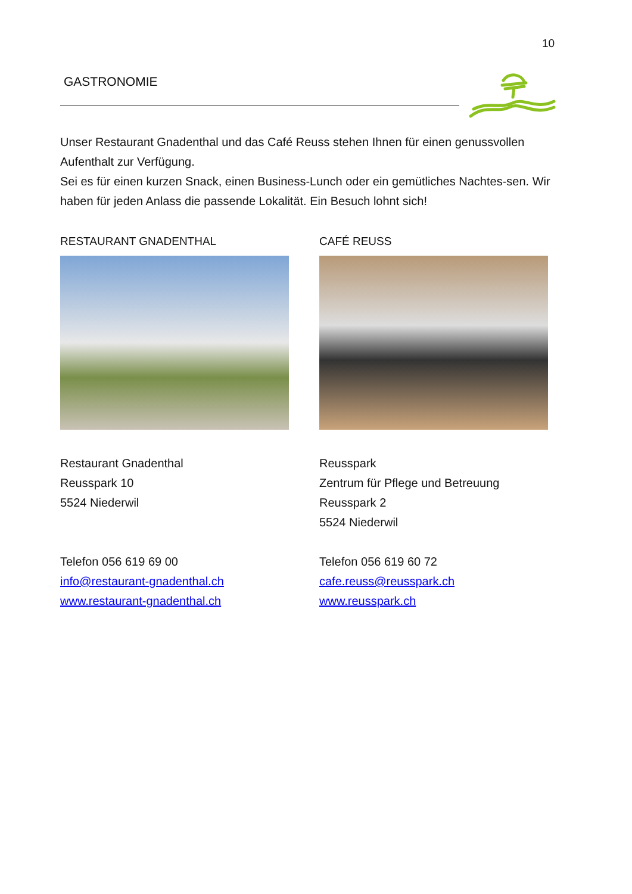10
GASTRONOMIE
Unser Restaurant Gnadenthal und das Café Reuss stehen Ihnen für einen genussvollen Aufenthalt zur Verfügung.
Sei es für einen kurzen Snack, einen Business-Lunch oder ein gemütliches Nachtes-sen. Wir haben für jeden Anlass die passende Lokalität. Ein Besuch lohnt sich!
RESTAURANT GNADENTHAL
Restaurant Gnadenthal
Reusspark 10
5524 Niederwil
Telefon 056 619 69 00
info@restaurant-gnadenthal.ch
www.restaurant-gnadenthal.ch
CAFÉ REUSS
Reusspark
Zentrum für Pflege und Betreuung
Reusspark 2
5524 Niederwil
Telefon 056 619 60 72
cafe.reuss@reusspark.ch
www.reusspark.ch